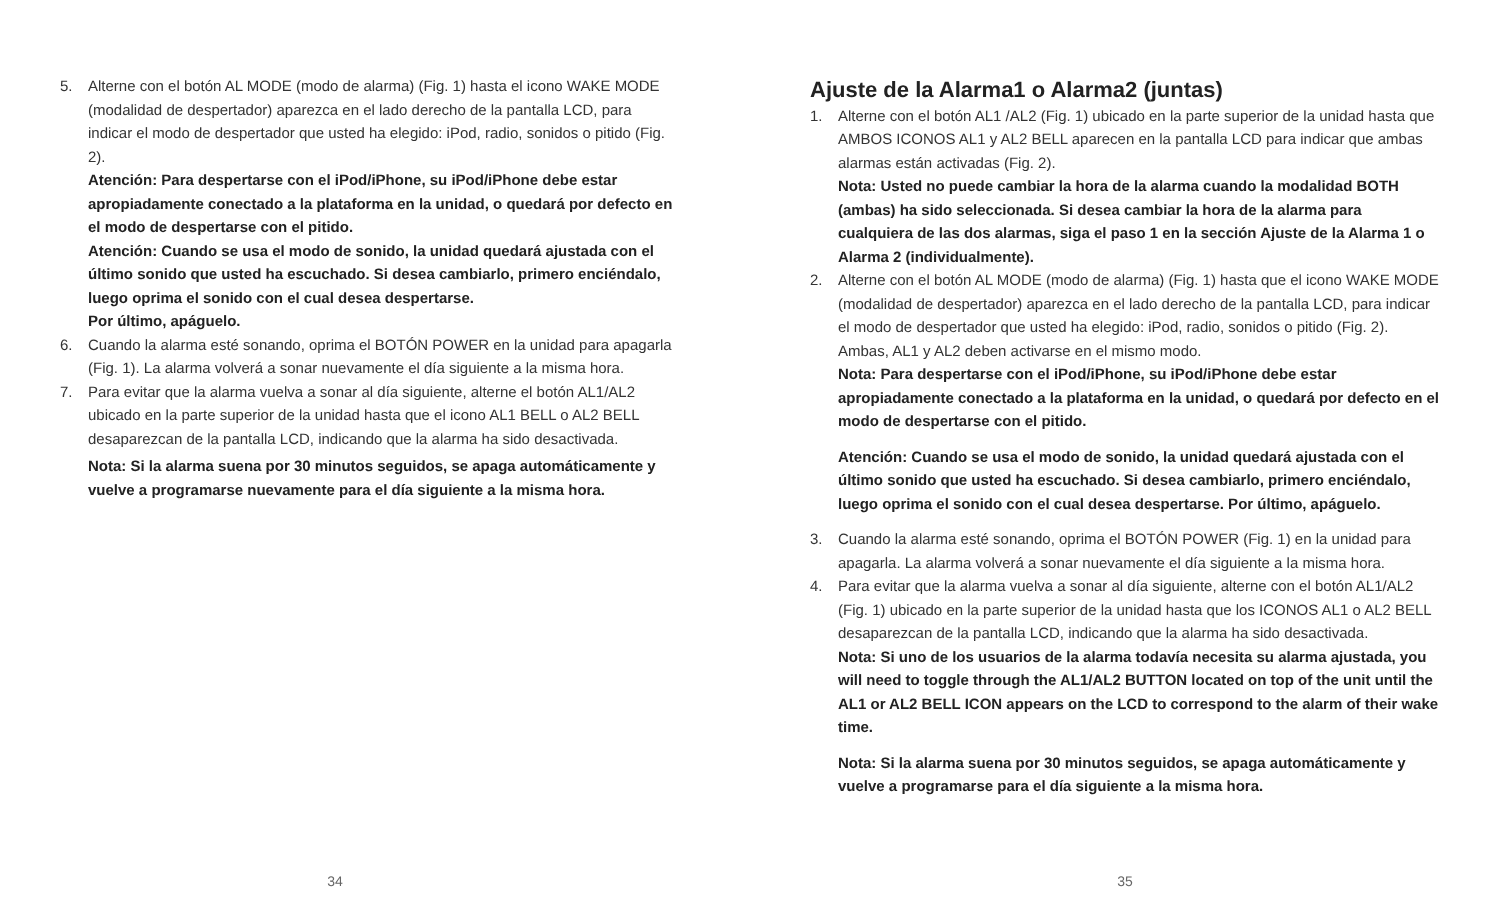5. Alterne con el botón AL MODE (modo de alarma) (Fig. 1) hasta el icono WAKE MODE (modalidad de despertador) aparezca en el lado derecho de la pantalla LCD, para indicar el modo de despertador que usted ha elegido: iPod, radio, sonidos o pitido (Fig. 2).
Atención: Para despertarse con el iPod/iPhone, su iPod/iPhone debe estar apropiadamente conectado a la plataforma en la unidad, o quedará por defecto en el modo de despertarse con el pitido.
Atención: Cuando se usa el modo de sonido, la unidad quedará ajustada con el último sonido que usted ha escuchado. Si desea cambiarlo, primero enciéndalo, luego oprima el sonido con el cual desea despertarse.
Por último, apáguelo.
6. Cuando la alarma esté sonando, oprima el BOTÓN POWER en la unidad para apagarla (Fig. 1). La alarma volverá a sonar nuevamente el día siguiente a la misma hora.
7. Para evitar que la alarma vuelva a sonar al día siguiente, alterne el botón AL1/AL2 ubicado en la parte superior de la unidad hasta que el icono AL1 BELL o AL2 BELL desaparezcan de la pantalla LCD, indicando que la alarma ha sido desactivada.
Nota: Si la alarma suena por 30 minutos seguidos, se apaga automáticamente y vuelve a programarse nuevamente para el día siguiente a la misma hora.
34
Ajuste de la Alarma1 o Alarma2 (juntas)
1. Alterne con el botón AL1 /AL2 (Fig. 1) ubicado en la parte superior de la unidad hasta que AMBOS ICONOS AL1 y AL2 BELL aparecen en la pantalla LCD para indicar que ambas alarmas están activadas (Fig. 2).
Nota: Usted no puede cambiar la hora de la alarma cuando la modalidad BOTH (ambas) ha sido seleccionada. Si desea cambiar la hora de la alarma para cualquiera de las dos alarmas, siga el paso 1 en la sección Ajuste de la Alarma 1 o Alarma 2 (individualmente).
2. Alterne con el botón AL MODE (modo de alarma) (Fig. 1) hasta que el icono WAKE MODE (modalidad de despertador) aparezca en el lado derecho de la pantalla LCD, para indicar el modo de despertador que usted ha elegido: iPod, radio, sonidos o pitido (Fig. 2). Ambas, AL1 y AL2 deben activarse en el mismo modo.
Nota: Para despertarse con el iPod/iPhone, su iPod/iPhone debe estar apropiadamente conectado a la plataforma en la unidad, o quedará por defecto en el modo de despertarse con el pitido.
Atención: Cuando se usa el modo de sonido, la unidad quedará ajustada con el último sonido que usted ha escuchado. Si desea cambiarlo, primero enciéndalo, luego oprima el sonido con el cual desea despertarse. Por último, apáguelo.
3. Cuando la alarma esté sonando, oprima el BOTÓN POWER (Fig. 1) en la unidad para apagarla. La alarma volverá a sonar nuevamente el día siguiente a la misma hora.
4. Para evitar que la alarma vuelva a sonar al día siguiente, alterne con el botón AL1/AL2 (Fig. 1) ubicado en la parte superior de la unidad hasta que los ICONOS AL1 o AL2 BELL desaparezcan de la pantalla LCD, indicando que la alarma ha sido desactivada.
Nota: Si uno de los usuarios de la alarma todavía necesita su alarma ajustada, you will need to toggle through the AL1/AL2 BUTTON located on top of the unit until the AL1 or AL2 BELL ICON appears on the LCD to correspond to the alarm of their wake time.
Nota: Si la alarma suena por 30 minutos seguidos, se apaga automáticamente y vuelve a programarse para el día siguiente a la misma hora.
35